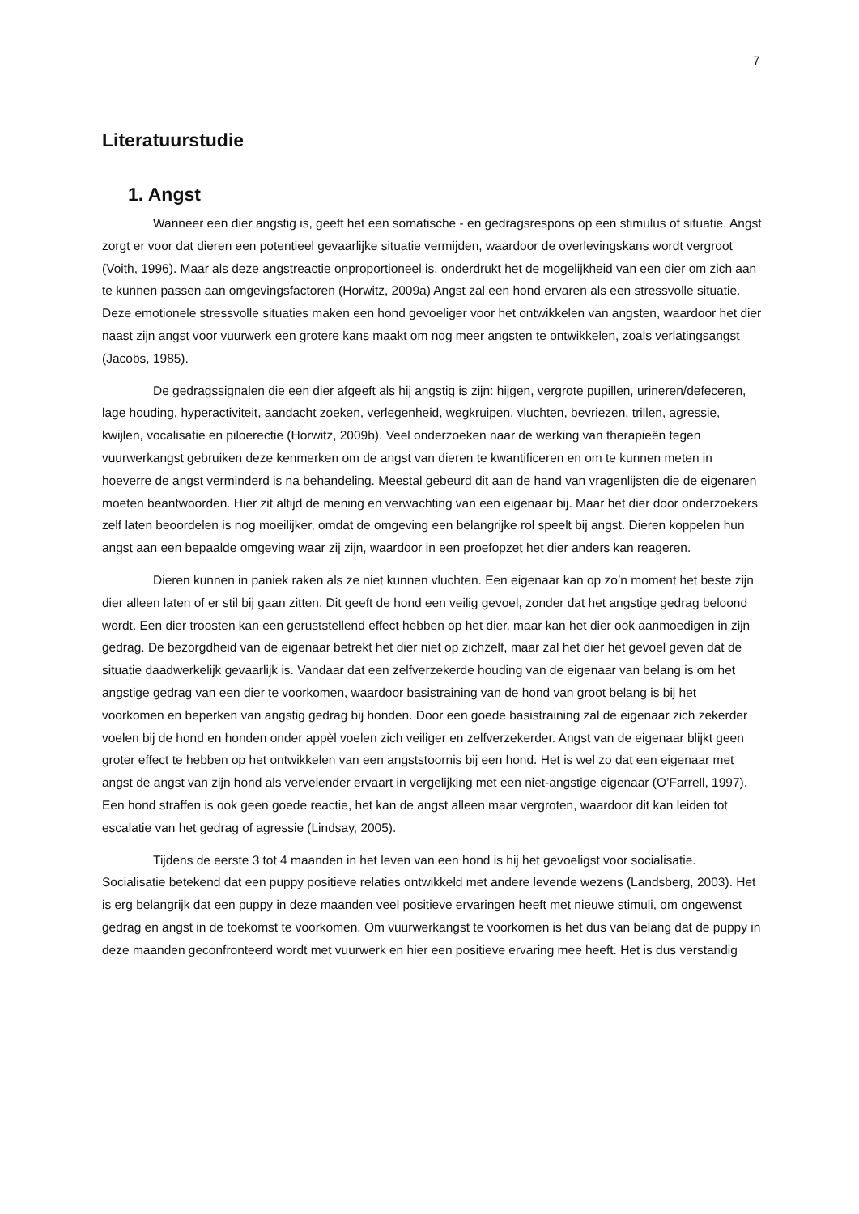7
Literatuurstudie
1. Angst
Wanneer een dier angstig is, geeft het een somatische - en gedragsrespons op een stimulus of situatie. Angst zorgt er voor dat dieren een potentieel gevaarlijke situatie vermijden, waardoor de overlevingskans wordt vergroot (Voith, 1996). Maar als deze angstreactie onproportioneel is, onderdrukt het de mogelijkheid van een dier om zich aan te kunnen passen aan omgevingsfactoren (Horwitz, 2009a) Angst zal een hond ervaren als een stressvolle situatie. Deze emotionele stressvolle situaties maken een hond gevoeliger voor het ontwikkelen van angsten, waardoor het dier naast zijn angst voor vuurwerk een grotere kans maakt om nog meer angsten te ontwikkelen, zoals verlatingsangst (Jacobs, 1985).
De gedragssignalen die een dier afgeeft als hij angstig is zijn: hijgen, vergrote pupillen, urineren/defeceren, lage houding, hyperactiviteit, aandacht zoeken, verlegenheid, wegkruipen, vluchten, bevriezen, trillen, agressie, kwijlen, vocalisatie en piloerectie (Horwitz, 2009b). Veel onderzoeken naar de werking van therapieën tegen vuurwerkangst gebruiken deze kenmerken om de angst van dieren te kwantificeren en om te kunnen meten in hoeverre de angst verminderd is na behandeling. Meestal gebeurd dit aan de hand van vragenlijsten die de eigenaren moeten beantwoorden. Hier zit altijd de mening en verwachting van een eigenaar bij. Maar het dier door onderzoekers zelf laten beoordelen is nog moeilijker, omdat de omgeving een belangrijke rol speelt bij angst. Dieren koppelen hun angst aan een bepaalde omgeving waar zij zijn, waardoor in een proefopzet het dier anders kan reageren.
Dieren kunnen in paniek raken als ze niet kunnen vluchten. Een eigenaar kan op zo’n moment het beste zijn dier alleen laten of er stil bij gaan zitten. Dit geeft de hond een veilig gevoel, zonder dat het angstige gedrag beloond wordt. Een dier troosten kan een geruststellend effect hebben op het dier, maar kan het dier ook aanmoedigen in zijn gedrag. De bezorgdheid van de eigenaar betrekt het dier niet op zichzelf, maar zal het dier het gevoel geven dat de situatie daadwerkelijk gevaarlijk is. Vandaar dat een zelfverzekerde houding van de eigenaar van belang is om het angstige gedrag van een dier te voorkomen, waardoor basistraining van de hond van groot belang is bij het voorkomen en beperken van angstig gedrag bij honden. Door een goede basistraining zal de eigenaar zich zekerder voelen bij de hond en honden onder appèl voelen zich veiliger en zelfverzekerder. Angst van de eigenaar blijkt geen groter effect te hebben op het ontwikkelen van een angststoornis bij een hond. Het is wel zo dat een eigenaar met angst de angst van zijn hond als vervelender ervaart in vergelijking met een niet-angstige eigenaar (O’Farrell, 1997). Een hond straffen is ook geen goede reactie, het kan de angst alleen maar vergroten, waardoor dit kan leiden tot escalatie van het gedrag of agressie (Lindsay, 2005).
Tijdens de eerste 3 tot 4 maanden in het leven van een hond is hij het gevoeligst voor socialisatie. Socialisatie betekend dat een puppy positieve relaties ontwikkeld met andere levende wezens (Landsberg, 2003). Het is erg belangrijk dat een puppy in deze maanden veel positieve ervaringen heeft met nieuwe stimuli, om ongewenst gedrag en angst in de toekomst te voorkomen. Om vuurwerkangst te voorkomen is het dus van belang dat de puppy in deze maanden geconfronteerd wordt met vuurwerk en hier een positieve ervaring mee heeft. Het is dus verstandig